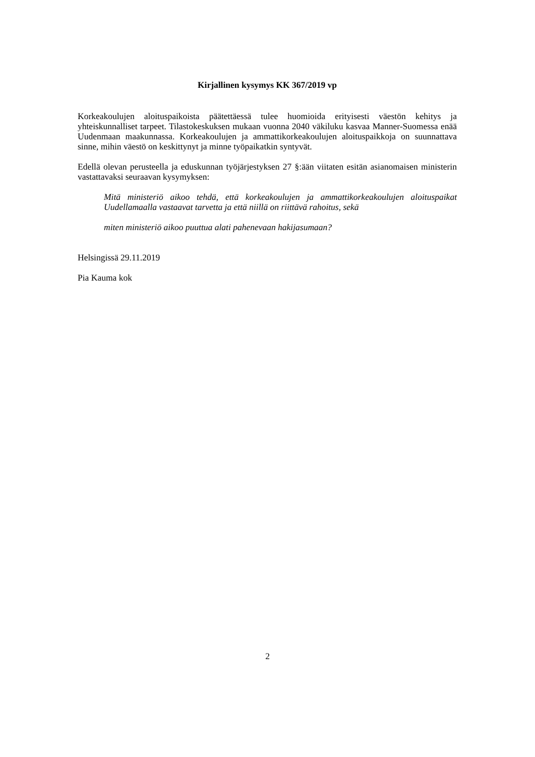Kirjallinen kysymys KK 367/2019 vp
Korkeakoulujen aloituspaikoista päätettäessä tulee huomioida erityisesti väestön kehitys ja yhteiskunnalliset tarpeet. Tilastokeskuksen mukaan vuonna 2040 väkiluku kasvaa Manner-Suomessa enää Uudenmaan maakunnassa. Korkeakoulujen ja ammattikorkeakoulujen aloituspaikkoja on suunnattava sinne, mihin väestö on keskittynyt ja minne työpaikatkin syntyvät.
Edellä olevan perusteella ja eduskunnan työjärjestyksen 27 §:ään viitaten esitän asianomaisen ministerin vastattavaksi seuraavan kysymyksen:
Mitä ministeriö aikoo tehdä, että korkeakoulujen ja ammattikorkeakoulujen aloituspaikat Uudellamaalla vastaavat tarvetta ja että niillä on riittävä rahoitus, sekä
miten ministeriö aikoo puuttua alati pahenevaan hakijasumaan?
Helsingissä 29.11.2019
Pia Kauma kok
2